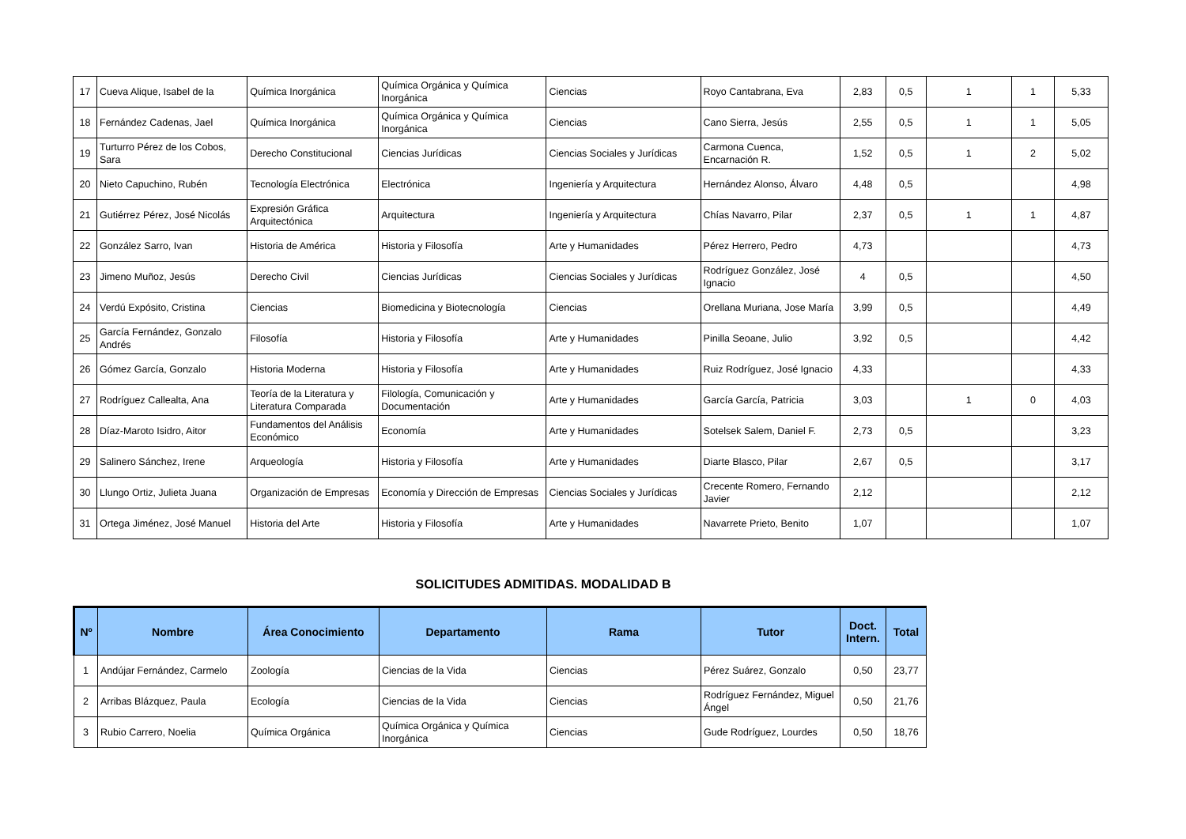| 17 | Cueva Alique, Isabel de la | Química Inorgánica | Química Orgánica y Química Inorgánica | Ciencias | Royo Cantabrana, Eva | 2,83 | 0,5 | 1 | 1 | 5,33 |
| 18 | Fernández Cadenas, Jael | Química Inorgánica | Química Orgánica y Química Inorgánica | Ciencias | Cano Sierra, Jesús | 2,55 | 0,5 | 1 | 1 | 5,05 |
| 19 | Turturro Pérez de los Cobos, Sara | Derecho Constitucional | Ciencias Jurídicas | Ciencias Sociales y Jurídicas | Carmona Cuenca, Encarnación R. | 1,52 | 0,5 | 1 | 2 | 5,02 |
| 20 | Nieto Capuchino, Rubén | Tecnología Electrónica | Electrónica | Ingeniería y Arquitectura | Hernández Alonso, Álvaro | 4,48 | 0,5 | | | 4,98 |
| 21 | Gutiérrez Pérez, José Nicolás | Expresión Gráfica Arquitectónica | Arquitectura | Ingeniería y Arquitectura | Chías Navarro, Pilar | 2,37 | 0,5 | 1 | 1 | 4,87 |
| 22 | González Sarro, Ivan | Historia de América | Historia y Filosofía | Arte y Humanidades | Pérez Herrero, Pedro | 4,73 | | | | 4,73 |
| 23 | Jimeno Muñoz, Jesús | Derecho Civil | Ciencias Jurídicas | Ciencias Sociales y Jurídicas | Rodríguez González, José Ignacio | 4 | 0,5 | | | 4,50 |
| 24 | Verdú Expósito, Cristina | Ciencias | Biomedicina y Biotecnología | Ciencias | Orellana Muriana, Jose María | 3,99 | 0,5 | | | 4,49 |
| 25 | García Fernández, Gonzalo Andrés | Filosofía | Historia y Filosofía | Arte y Humanidades | Pinilla Seoane, Julio | 3,92 | 0,5 | | | 4,42 |
| 26 | Gómez García, Gonzalo | Historia Moderna | Historia y Filosofía | Arte y Humanidades | Ruiz Rodríguez, José Ignacio | 4,33 | | | | 4,33 |
| 27 | Rodríguez Callealta, Ana | Teoría de la Literatura y Literatura Comparada | Filología, Comunicación y Documentación | Arte y Humanidades | García García, Patricia | 3,03 | | 1 | 0 | 4,03 |
| 28 | Díaz-Maroto Isidro, Aitor | Fundamentos del Análisis Económico | Economía | Arte y Humanidades | Sotelsek Salem, Daniel F. | 2,73 | 0,5 | | | 3,23 |
| 29 | Salinero Sánchez, Irene | Arqueología | Historia y Filosofía | Arte y Humanidades | Diarte Blasco, Pilar | 2,67 | 0,5 | | | 3,17 |
| 30 | Llungo Ortiz, Julieta Juana | Organización de Empresas | Economía y Dirección de Empresas | Ciencias Sociales y Jurídicas | Crecente Romero, Fernando Javier | 2,12 | | | | 2,12 |
| 31 | Ortega Jiménez, José Manuel | Historia del Arte | Historia y Filosofía | Arte y Humanidades | Navarrete Prieto, Benito | 1,07 | | | | 1,07 |
SOLICITUDES ADMITIDAS. MODALIDAD B
| Nº | Nombre | Área Conocimiento | Departamento | Rama | Tutor | Doct. Intern. | Total |
| --- | --- | --- | --- | --- | --- | --- | --- |
| 1 | Andújar Fernández, Carmelo | Zoología | Ciencias de la Vida | Ciencias | Pérez Suárez, Gonzalo | 0,50 | 23,77 |
| 2 | Arribas Blázquez, Paula | Ecología | Ciencias de la Vida | Ciencias | Rodríguez Fernández, Miguel Ángel | 0,50 | 21,76 |
| 3 | Rubio Carrero, Noelia | Química Orgánica | Química Orgánica y Química Inorgánica | Ciencias | Gude Rodríguez, Lourdes | 0,50 | 18,76 |